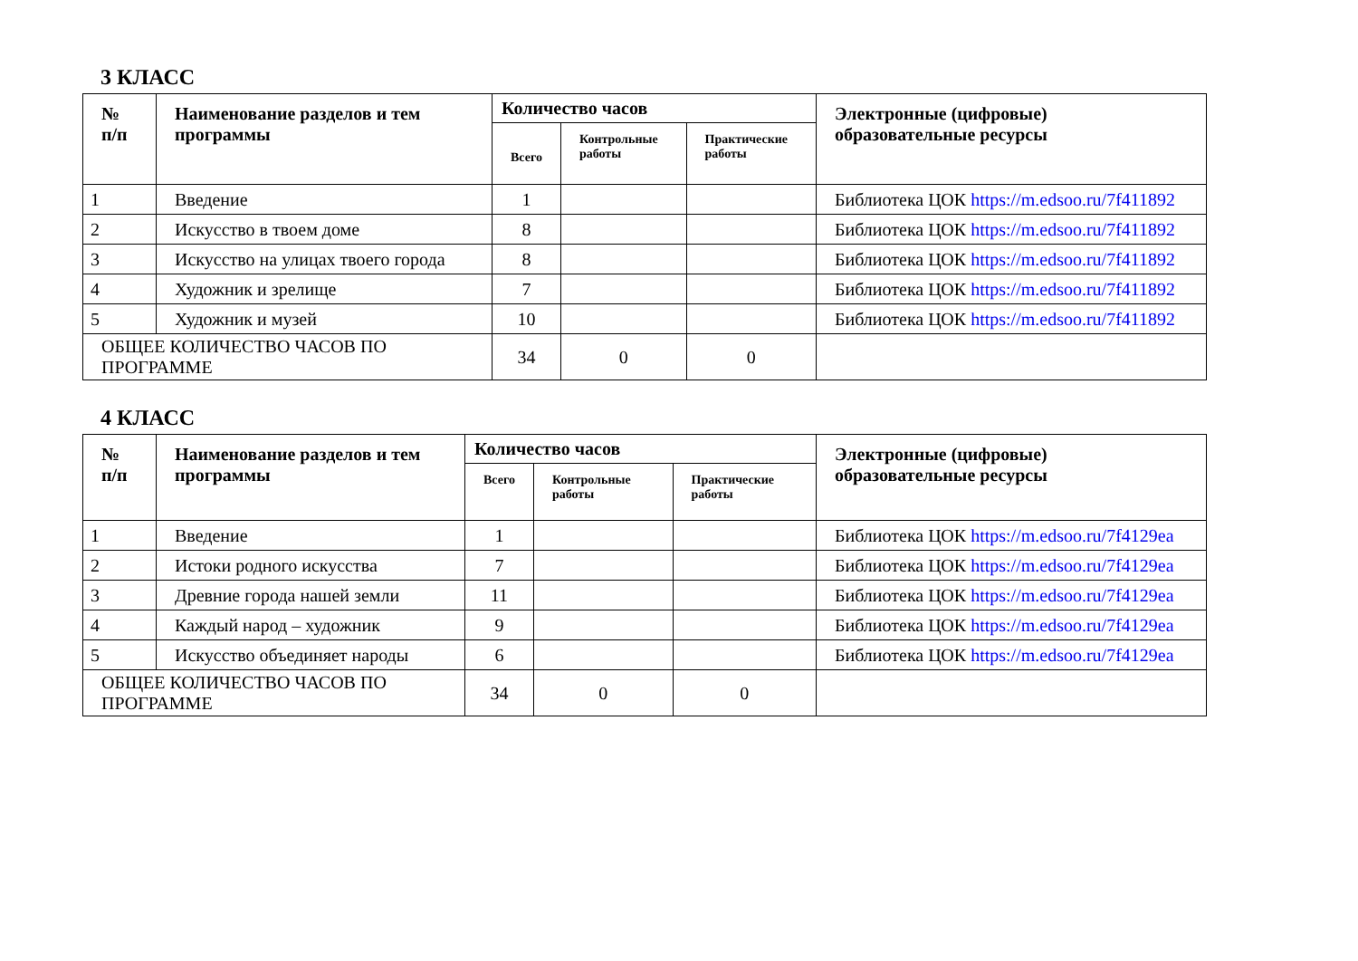3 КЛАСС
| № п/п | Наименование разделов и тем программы | Количество часов | | | Электронные (цифровые) образовательные ресурсы |
| --- | --- | --- | --- | --- | --- |
| | | Всего | Контрольные работы | Практические работы | |
| 1 | Введение | 1 | | | Библиотека ЦОК https://m.edsoo.ru/7f411892 |
| 2 | Искусство в твоем доме | 8 | | | Библиотека ЦОК https://m.edsoo.ru/7f411892 |
| 3 | Искусство на улицах твоего города | 8 | | | Библиотека ЦОК https://m.edsoo.ru/7f411892 |
| 4 | Художник и зрелище | 7 | | | Библиотека ЦОК https://m.edsoo.ru/7f411892 |
| 5 | Художник и музей | 10 | | | Библиотека ЦОК https://m.edsoo.ru/7f411892 |
| ОБЩЕЕ КОЛИЧЕСТВО ЧАСОВ ПО ПРОГРАММЕ | | 34 | 0 | 0 | |
4 КЛАСС
| № п/п | Наименование разделов и тем программы | Количество часов | | | Электронные (цифровые) образовательные ресурсы |
| --- | --- | --- | --- | --- | --- |
| | | Всего | Контрольные работы | Практические работы | |
| 1 | Введение | 1 | | | Библиотека ЦОК https://m.edsoo.ru/7f4129ea |
| 2 | Истоки родного искусства | 7 | | | Библиотека ЦОК https://m.edsoo.ru/7f4129ea |
| 3 | Древние города нашей земли | 11 | | | Библиотека ЦОК https://m.edsoo.ru/7f4129ea |
| 4 | Каждый народ – художник | 9 | | | Библиотека ЦОК https://m.edsoo.ru/7f4129ea |
| 5 | Искусство объединяет народы | 6 | | | Библиотека ЦОК https://m.edsoo.ru/7f4129ea |
| ОБЩЕЕ КОЛИЧЕСТВО ЧАСОВ ПО ПРОГРАММЕ | | 34 | 0 | 0 | |